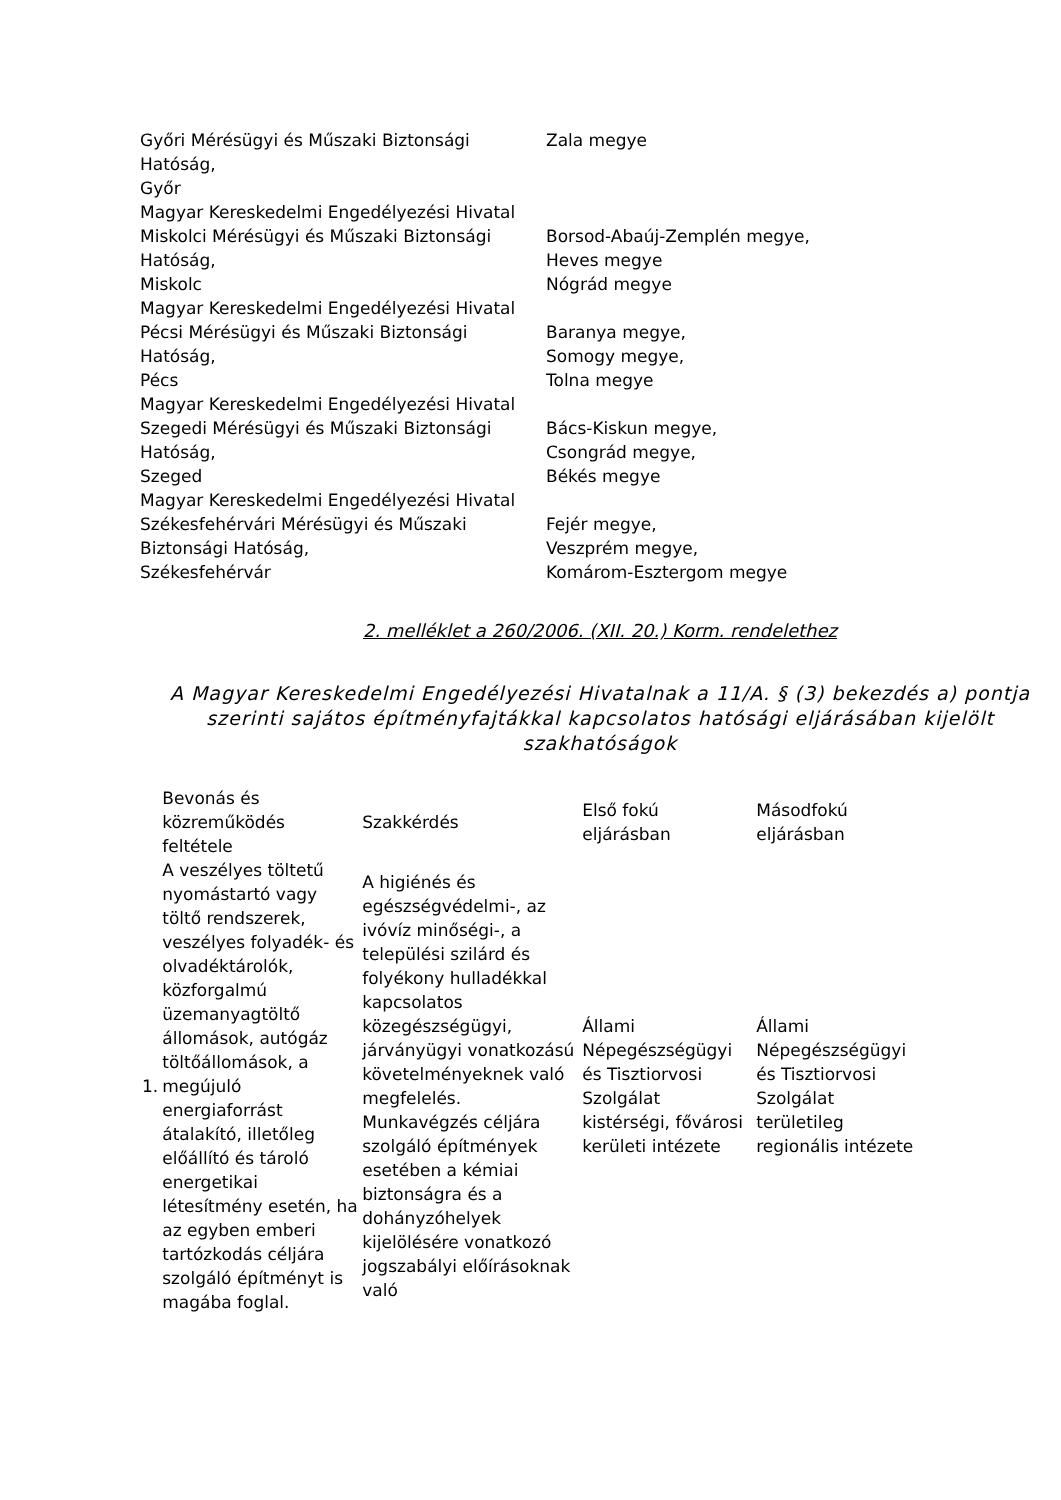| Győri Mérésügyi és Műszaki Biztonsági Hatóság, Győr Magyar Kereskedelmi Engedélyezési Hivatal | Zala megye |
| Miskolci Mérésügyi és Műszaki Biztonsági Hatóság, Miskolc Magyar Kereskedelmi Engedélyezési Hivatal | Borsod-Abaúj-Zemplén megye, Heves megye Nógrád megye |
| Pécsi Mérésügyi és Műszaki Biztonsági Hatóság, Pécs Magyar Kereskedelmi Engedélyezési Hivatal | Baranya megye, Somogy megye, Tolna megye |
| Szegedi Mérésügyi és Műszaki Biztonsági Hatóság, Szeged Magyar Kereskedelmi Engedélyezési Hivatal | Bács-Kiskun megye, Csongrád megye, Békés megye |
| Székesfehérvári Mérésügyi és Műszaki Biztonsági Hatóság, Székesfehérvár | Fejér megye, Veszprém megye, Komárom-Esztergom megye |
2. melléklet a 260/2006. (XII. 20.) Korm. rendelethez
A Magyar Kereskedelmi Engedélyezési Hivatalnak a 11/A. § (3) bekezdés a) pontja szerinti sajátos építményfajtákkal kapcsolatos hatósági eljárásában kijelölt szakhatóságok
| | Bevonás és közreműködés feltétele | Szakkérdés | Első fokú eljárásban | Másodfokú eljárásban |
| --- | --- | --- | --- | --- |
| 1. | A veszélyes töltetű nyomástartó vagy töltő rendszerek, veszélyes folyadék- és olvadéktárolók, közforgalmú üzemanyagtöltő állomások, autógáz töltőállomások, a megújuló energiaforrást átalakító, illetőleg előállító és tároló energetikai létesítmény esetén, ha az egyben emberi tartózkodás céljára szolgáló építményt is magába foglal. | A higiénés és egészségvédelmi-, az ivóvíz minőségi-, a települési szilárd és folyékony hulladékkal kapcsolatos közegészségügyi, járványügyi vonatkozású követelményeknek való megfelelés. Munkavégzés céljára szolgáló építmények esetében a kémiai biztonságra és a dohányzóhelyek kijelölésére vonatkozó jogszabályi előírásoknak való | Állami Népegészségügyi és Tisztiorvosi Szolgálat kistérségi, fővárosi kerületi intézete | Állami Népegészségügyi és Tisztiorvosi Szolgálat területileg regionális intézete |